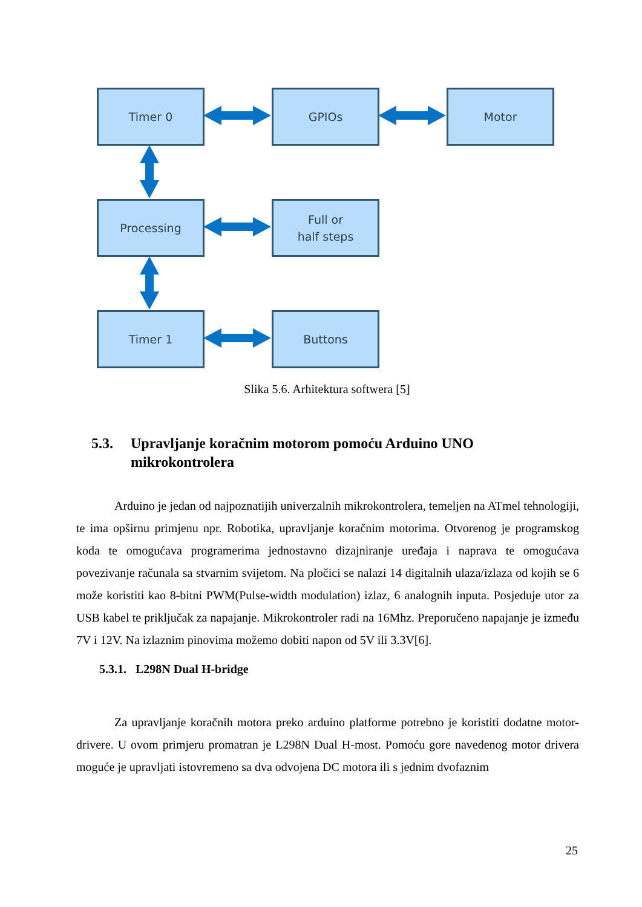Timer 0 GPIOs Motor
Processing
Full or
half steps
Timer 1 Buttons
Slika 5.6. Arhitektura softwera [5]
5.3. Upravljanje koračnim motorom pomoću Arduino UNO mikrokontrolera
Arduino je jedan od najpoznatijih univerzalnih mikrokontrolera, temeljen na ATmel tehnologiji, te ima opširnu primjenu npr. Robotika, upravljanje koračnim motorima. Otvorenog je programskog koda te omogućava programerima jednostavno dizajniranje uređaja i naprava te omogućava povezivanje računala sa stvarnim svijetom. Na pločici se nalazi 14 digitalnih ulaza/izlaza od kojih se 6 može koristiti kao 8-bitni PWM(Pulse-width modulation) izlaz, 6 analognih inputa. Posjeduje utor za USB kabel te priključak za napajanje. Mikrokontroler radi na 16Mhz. Preporučeno napajanje je između 7V i 12V. Na izlaznim pinovima možemo dobiti napon od 5V ili 3.3V[6].
5.3.1. L298N Dual H-bridge
Za upravljanje koračnih motora preko arduino platforme potrebno je koristiti dodatne motor-drivere. U ovom primjeru promatran je L298N Dual H-most. Pomoću gore navedenog motor drivera moguće je upravljati istovremeno sa dva odvojena DC motora ili s jednim dvofaznim
25